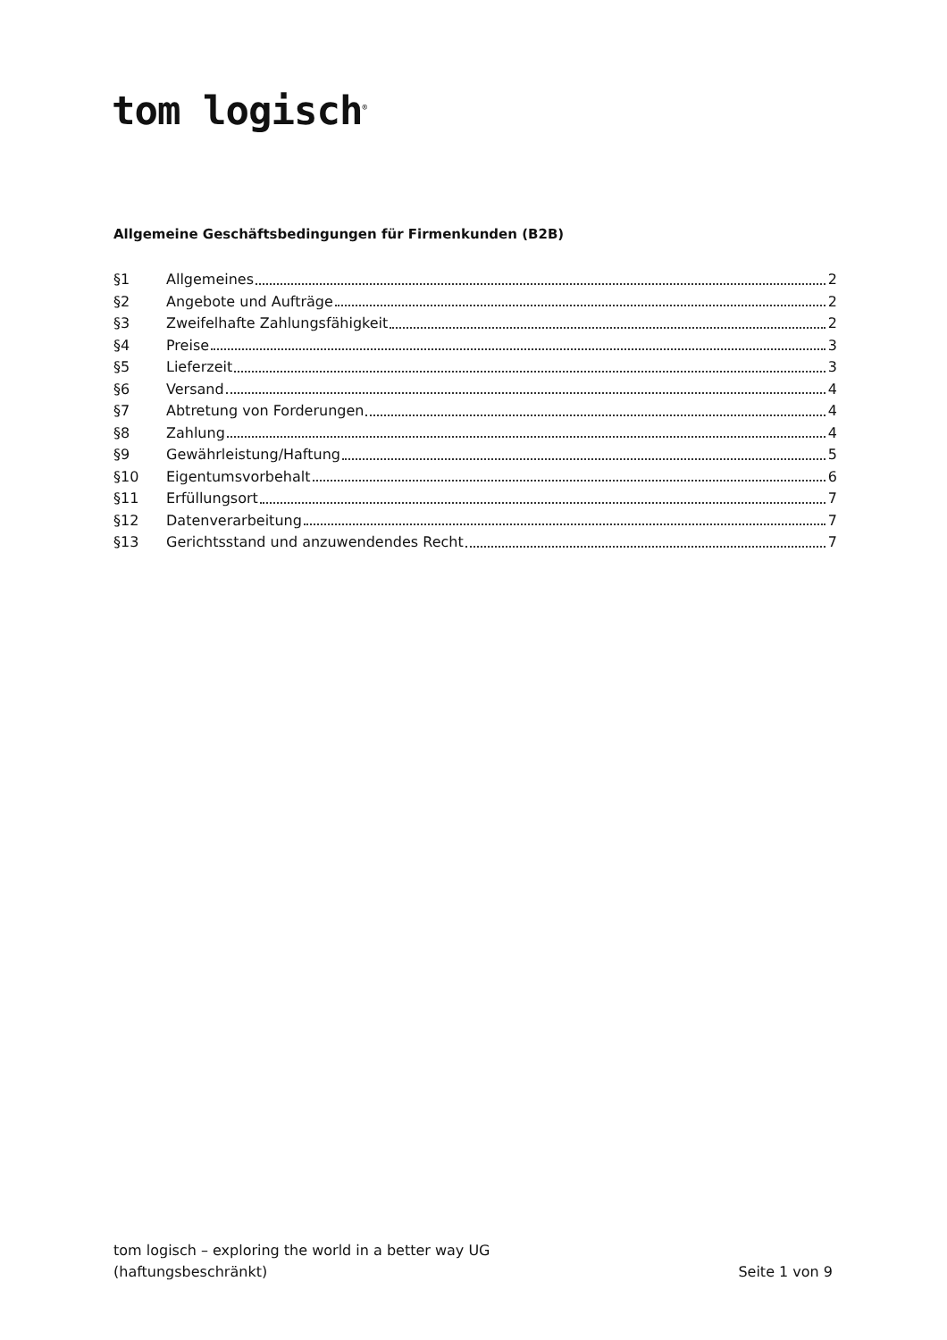tom logisch<sup>®</sup>
Allgemeine Geschäftsbedingungen für Firmenkunden (B2B)
§1 Allgemeines 2
§2 Angebote und Aufträge 2
§3 Zweifelhafte Zahlungsfähigkeit 2
§4 Preise 3
§5 Lieferzeit 3
§6 Versand 4
§7 Abtretung von Forderungen 4
§8 Zahlung 4
§9 Gewährleistung/Haftung 5
§10 Eigentumsvorbehalt 6
§11 Erfüllungsort 7
§12 Datenverarbeitung 7
§13 Gerichtsstand und anzuwendendes Recht 7
tom logisch – exploring the world in a better way UG
(haftungsbeschränkt)
Seite 1 von 9